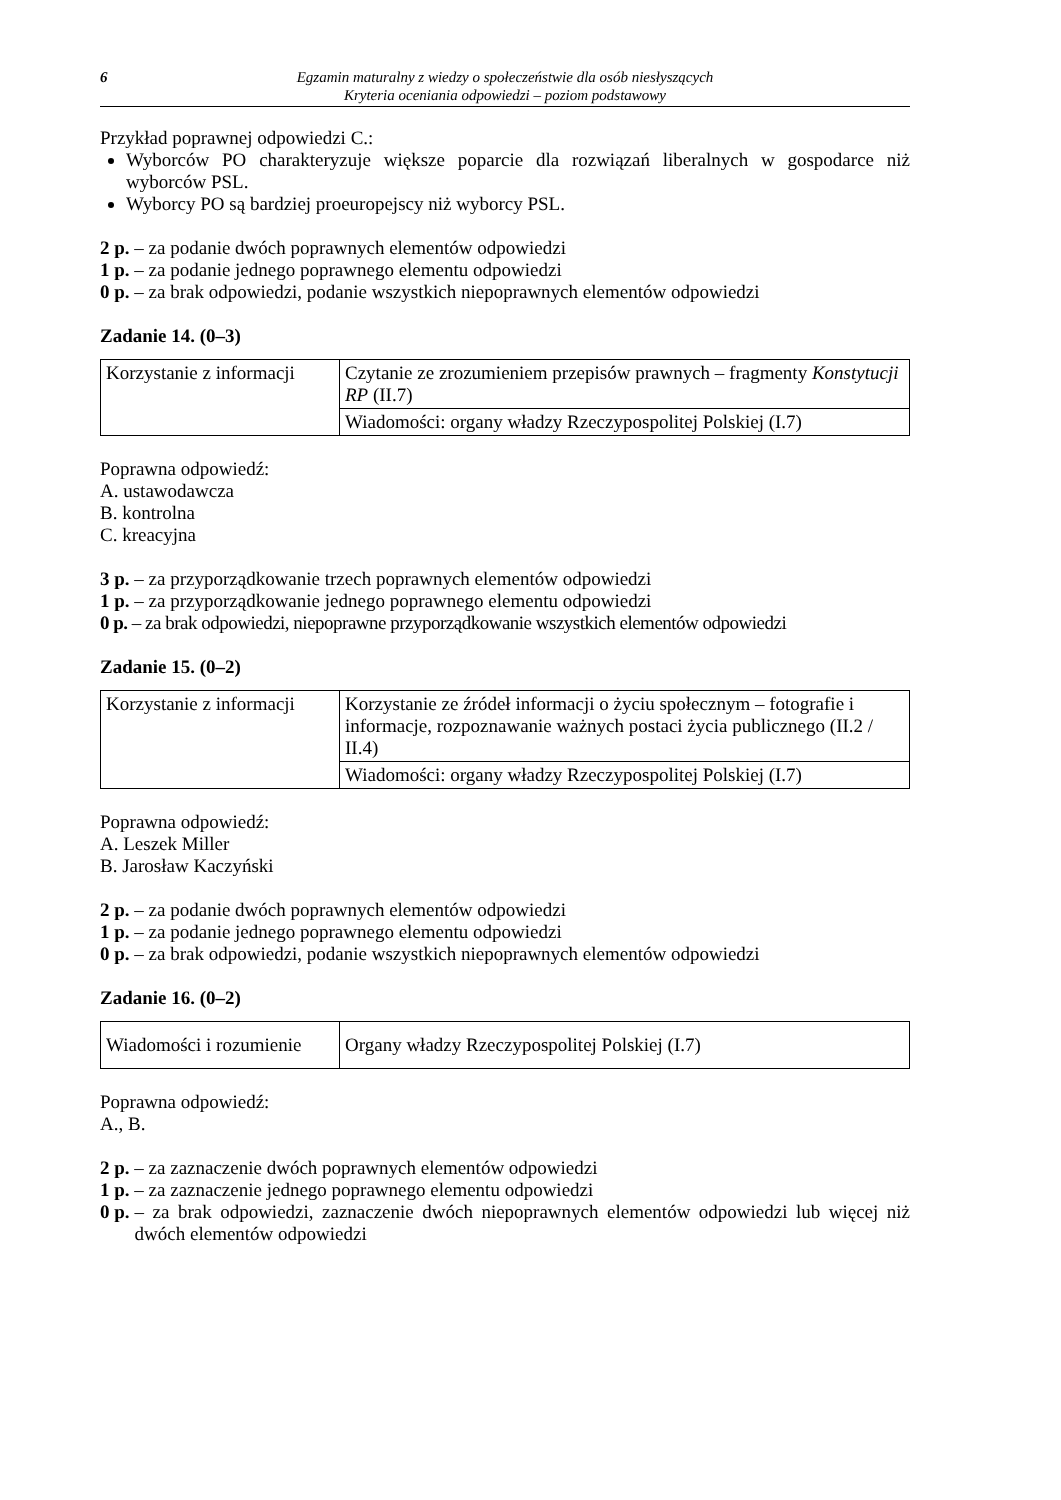6 Egzamin maturalny z wiedzy o społeczeństwie dla osób niesłyszących
Kryteria oceniania odpowiedzi – poziom podstawowy
Przykład poprawnej odpowiedzi C.:
Wyborców PO charakteryzuje większe poparcie dla rozwiązań liberalnych w gospodarce niż wyborców PSL.
Wyborcy PO są bardziej proeuropejscy niż wyborcy PSL.
2 p. – za podanie dwóch poprawnych elementów odpowiedzi
1 p. – za podanie jednego poprawnego elementu odpowiedzi
0 p. – za brak odpowiedzi, podanie wszystkich niepoprawnych elementów odpowiedzi
Zadanie 14. (0–3)
| Korzystanie z informacji | Czytanie ze zrozumieniem przepisów prawnych – fragmenty Konstytucji RP (II.7) |
| | Wiadomości: organy władzy Rzeczypospolitej Polskiej (I.7) |
Poprawna odpowiedź:
A. ustawodawcza
B. kontrolna
C. kreacyjna
3 p. – za przyporządkowanie trzech poprawnych elementów odpowiedzi
1 p. – za przyporządkowanie jednego poprawnego elementu odpowiedzi
0 p. – za brak odpowiedzi, niepoprawne przyporządkowanie wszystkich elementów odpowiedzi
Zadanie 15. (0–2)
| Korzystanie z informacji | Korzystanie ze źródeł informacji o życiu społecznym – fotografie i informacje, rozpoznawanie ważnych postaci życia publicznego (II.2 / II.4) |
| | Wiadomości: organy władzy Rzeczypospolitej Polskiej (I.7) |
Poprawna odpowiedź:
A. Leszek Miller
B. Jarosław Kaczyński
2 p. – za podanie dwóch poprawnych elementów odpowiedzi
1 p. – za podanie jednego poprawnego elementu odpowiedzi
0 p. – za brak odpowiedzi, podanie wszystkich niepoprawnych elementów odpowiedzi
Zadanie 16. (0–2)
| Wiadomości i rozumienie | Organy władzy Rzeczypospolitej Polskiej (I.7) |
Poprawna odpowiedź:
A., B.
2 p. – za zaznaczenie dwóch poprawnych elementów odpowiedzi
1 p. – za zaznaczenie jednego poprawnego elementu odpowiedzi
0 p. – za brak odpowiedzi, zaznaczenie dwóch niepoprawnych elementów odpowiedzi lub więcej niż dwóch elementów odpowiedzi